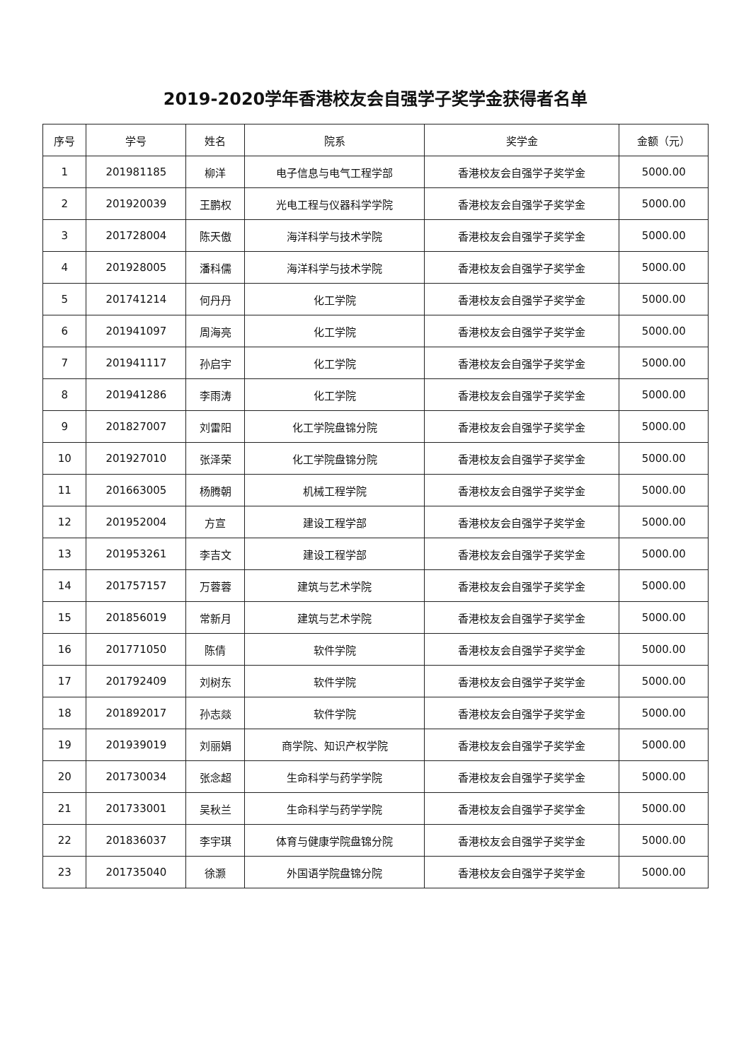2019-2020学年香港校友会自强学子奖学金获得者名单
| 序号 | 学号 | 姓名 | 院系 | 奖学金 | 金额（元） |
| --- | --- | --- | --- | --- | --- |
| 1 | 201981185 | 柳洋 | 电子信息与电气工程学部 | 香港校友会自强学子奖学金 | 5000.00 |
| 2 | 201920039 | 王鹏权 | 光电工程与仪器科学学院 | 香港校友会自强学子奖学金 | 5000.00 |
| 3 | 201728004 | 陈天傲 | 海洋科学与技术学院 | 香港校友会自强学子奖学金 | 5000.00 |
| 4 | 201928005 | 潘科儒 | 海洋科学与技术学院 | 香港校友会自强学子奖学金 | 5000.00 |
| 5 | 201741214 | 何丹丹 | 化工学院 | 香港校友会自强学子奖学金 | 5000.00 |
| 6 | 201941097 | 周海亮 | 化工学院 | 香港校友会自强学子奖学金 | 5000.00 |
| 7 | 201941117 | 孙启宇 | 化工学院 | 香港校友会自强学子奖学金 | 5000.00 |
| 8 | 201941286 | 李雨涛 | 化工学院 | 香港校友会自强学子奖学金 | 5000.00 |
| 9 | 201827007 | 刘雷阳 | 化工学院盘锦分院 | 香港校友会自强学子奖学金 | 5000.00 |
| 10 | 201927010 | 张泽荣 | 化工学院盘锦分院 | 香港校友会自强学子奖学金 | 5000.00 |
| 11 | 201663005 | 杨腾朝 | 机械工程学院 | 香港校友会自强学子奖学金 | 5000.00 |
| 12 | 201952004 | 方宣 | 建设工程学部 | 香港校友会自强学子奖学金 | 5000.00 |
| 13 | 201953261 | 李吉文 | 建设工程学部 | 香港校友会自强学子奖学金 | 5000.00 |
| 14 | 201757157 | 万蓉蓉 | 建筑与艺术学院 | 香港校友会自强学子奖学金 | 5000.00 |
| 15 | 201856019 | 常新月 | 建筑与艺术学院 | 香港校友会自强学子奖学金 | 5000.00 |
| 16 | 201771050 | 陈倩 | 软件学院 | 香港校友会自强学子奖学金 | 5000.00 |
| 17 | 201792409 | 刘树东 | 软件学院 | 香港校友会自强学子奖学金 | 5000.00 |
| 18 | 201892017 | 孙志燚 | 软件学院 | 香港校友会自强学子奖学金 | 5000.00 |
| 19 | 201939019 | 刘丽娟 | 商学院、知识产权学院 | 香港校友会自强学子奖学金 | 5000.00 |
| 20 | 201730034 | 张念超 | 生命科学与药学学院 | 香港校友会自强学子奖学金 | 5000.00 |
| 21 | 201733001 | 吴秋兰 | 生命科学与药学学院 | 香港校友会自强学子奖学金 | 5000.00 |
| 22 | 201836037 | 李宇琪 | 体育与健康学院盘锦分院 | 香港校友会自强学子奖学金 | 5000.00 |
| 23 | 201735040 | 徐灏 | 外国语学院盘锦分院 | 香港校友会自强学子奖学金 | 5000.00 |